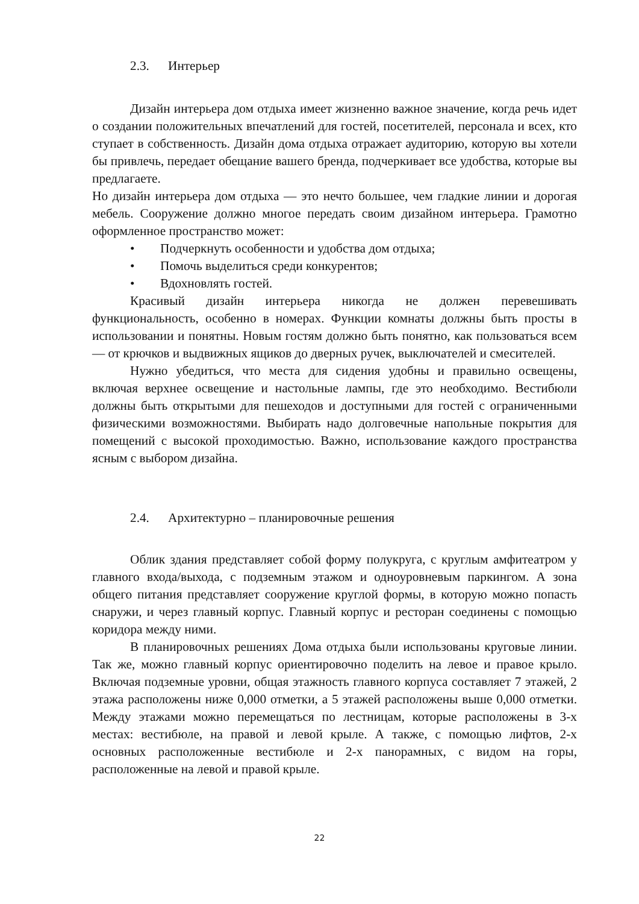2.3. Интерьер
Дизайн интерьера дом отдыха имеет жизненно важное значение, когда речь идет о создании положительных впечатлений для гостей, посетителей, персонала и всех, кто ступает в собственность. Дизайн дома отдыха отражает аудиторию, которую вы хотели бы привлечь, передает обещание вашего бренда, подчеркивает все удобства, которые вы предлагаете.
Но дизайн интерьера дом отдыха — это нечто большее, чем гладкие линии и дорогая мебель. Сооружение должно многое передать своим дизайном интерьера. Грамотно оформленное пространство может:
• Подчеркнуть особенности и удобства дом отдыха;
• Помочь выделиться среди конкурентов;
• Вдохновлять гостей.
Красивый дизайн интерьера никогда не должен перевешивать функциональность, особенно в номерах. Функции комнаты должны быть просты в использовании и понятны. Новым гостям должно быть понятно, как пользоваться всем — от крючков и выдвижных ящиков до дверных ручек, выключателей и смесителей.
Нужно убедиться, что места для сидения удобны и правильно освещены, включая верхнее освещение и настольные лампы, где это необходимо. Вестибюли должны быть открытыми для пешеходов и доступными для гостей с ограниченными физическими возможностями. Выбирать надо долговечные напольные покрытия для помещений с высокой проходимостью. Важно, использование каждого пространства ясным с выбором дизайна.
2.4. Архитектурно – планировочные решения
Облик здания представляет собой форму полукруга, с круглым амфитеатром у главного входа/выхода, с подземным этажом и одноуровневым паркингом. А зона общего питания представляет сооружение круглой формы, в которую можно попасть снаружи, и через главный корпус. Главный корпус и ресторан соединены с помощью коридора между ними.
В планировочных решениях Дома отдыха были использованы круговые линии. Так же, можно главный корпус ориентировочно поделить на левое и правое крыло. Включая подземные уровни, общая этажность главного корпуса составляет 7 этажей, 2 этажа расположены ниже 0,000 отметки, а 5 этажей расположены выше 0,000 отметки. Между этажами можно перемещаться по лестницам, которые расположены в 3-х местах: вестибюле, на правой и левой крыле. А также, с помощью лифтов, 2-х основных расположенные вестибюле и 2-х панорамных, с видом на горы, расположенные на левой и правой крыле.
22